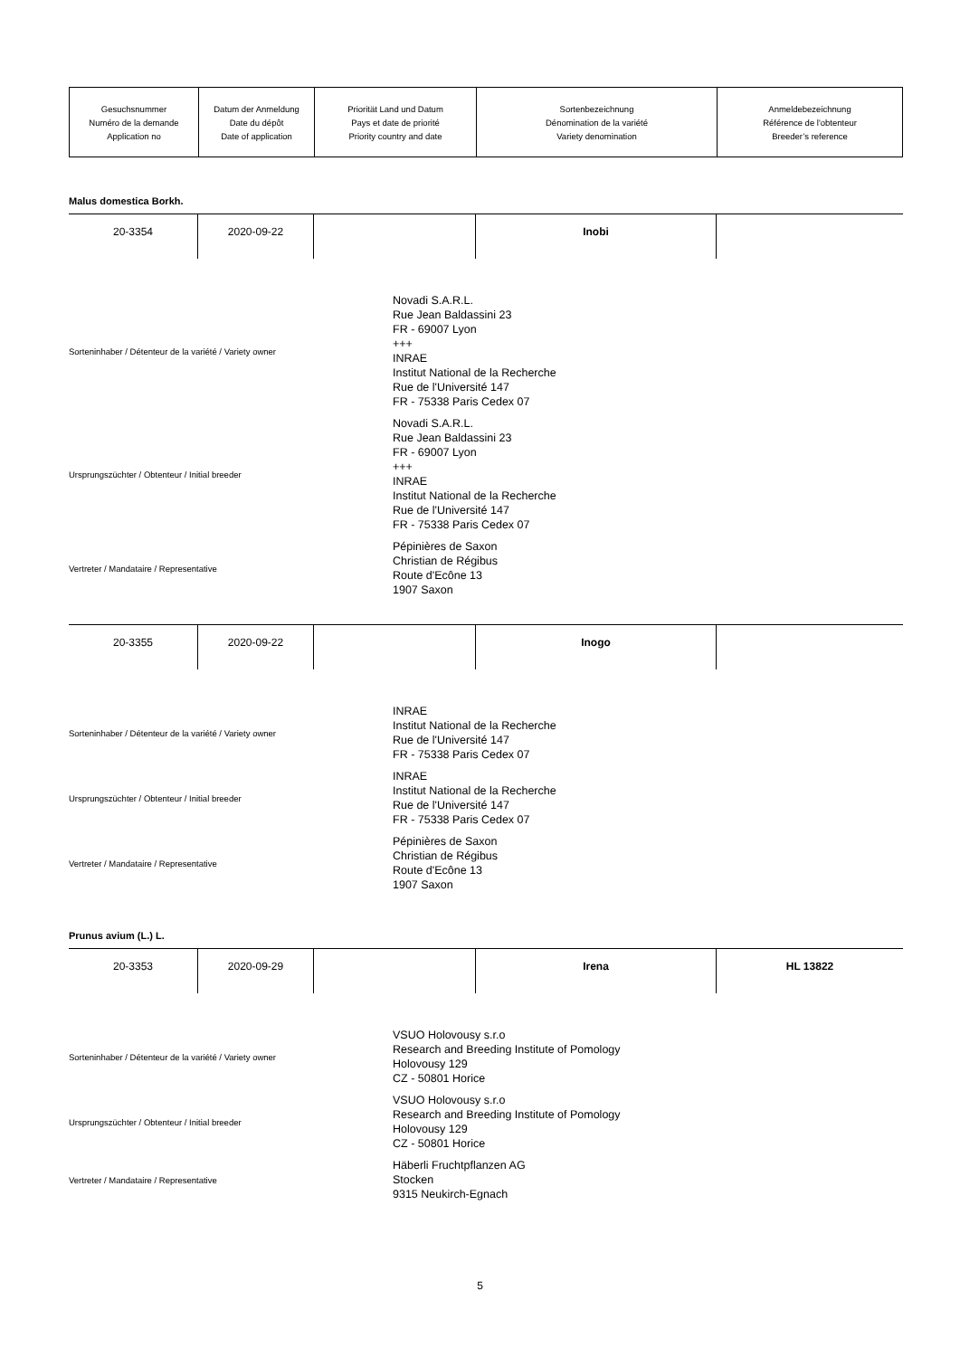| Gesuchsnummer Numéro de la demande Application no | Datum der Anmeldung Date du dépôt Date of application | Priorität Land und Datum Pays et date de priorité Priority country and date | Sortenbezeichnung Dénomination de la variété Variety denomination | Anmeldebezeichnung Référence de l'obtenteur Breeder’s reference |
Malus domestica Borkh.
| 20-3354 | 2020-09-22 | | Inobi | |
Sorteninhaber / Détenteur de la variété / Variety owner
Novadi S.A.R.L.
Rue Jean Baldassini 23
FR - 69007 Lyon
+++
INRAE
Institut National de la Recherche
Rue de l'Université 147
FR - 75338 Paris Cedex 07
Ursprungszüchter / Obtenteur / Initial breeder
Novadi S.A.R.L.
Rue Jean Baldassini 23
FR - 69007 Lyon
+++
INRAE
Institut National de la Recherche
Rue de l'Université 147
FR - 75338 Paris Cedex 07
Vertreter / Mandataire / Representative
Pépinières de Saxon
Christian de Régibus
Route d'Ecône 13
1907 Saxon
| 20-3355 | 2020-09-22 | | Inogo | |
Sorteninhaber / Détenteur de la variété / Variety owner
INRAE
Institut National de la Recherche
Rue de l'Université 147
FR - 75338 Paris Cedex 07
Ursprungszüchter / Obtenteur / Initial breeder
INRAE
Institut National de la Recherche
Rue de l'Université 147
FR - 75338 Paris Cedex 07
Vertreter / Mandataire / Representative
Pépinières de Saxon
Christian de Régibus
Route d'Ecône 13
1907 Saxon
Prunus avium (L.) L.
| 20-3353 | 2020-09-29 | | Irena | HL 13822 |
Sorteninhaber / Détenteur de la variété / Variety owner
VSUO Holovousy s.r.o
Research and Breeding Institute of Pomology
Holovousy 129
CZ - 50801 Horice
Ursprungszüchter / Obtenteur / Initial breeder
VSUO Holovousy s.r.o
Research and Breeding Institute of Pomology
Holovousy 129
CZ - 50801 Horice
Vertreter / Mandataire / Representative
Häberli Fruchtpflanzen AG
Stocken
9315 Neukirch-Egnach
5